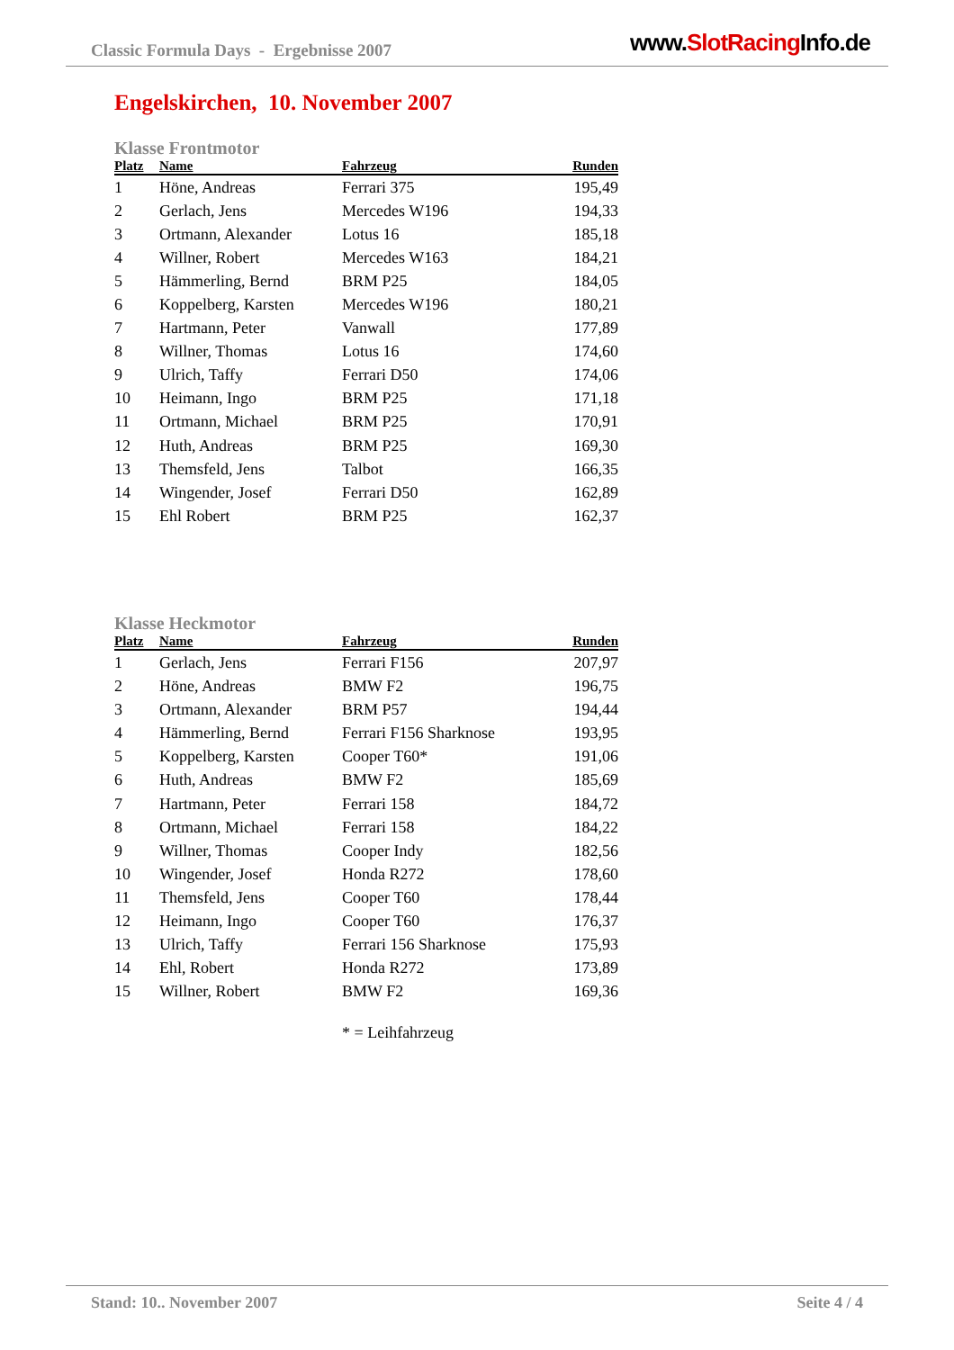Classic Formula Days - Ergebnisse 2007
www.SlotRacing Info.de
Engelskirchen, 10. November 2007
Klasse Frontmotor
| Platz | Name | Fahrzeug | Runden |
| --- | --- | --- | --- |
| 1 | Höne, Andreas | Ferrari 375 | 195,49 |
| 2 | Gerlach, Jens | Mercedes W196 | 194,33 |
| 3 | Ortmann, Alexander | Lotus 16 | 185,18 |
| 4 | Willner, Robert | Mercedes W163 | 184,21 |
| 5 | Hämmerling, Bernd | BRM P25 | 184,05 |
| 6 | Koppelberg, Karsten | Mercedes W196 | 180,21 |
| 7 | Hartmann, Peter | Vanwall | 177,89 |
| 8 | Willner, Thomas | Lotus 16 | 174,60 |
| 9 | Ulrich, Taffy | Ferrari D50 | 174,06 |
| 10 | Heimann, Ingo | BRM P25 | 171,18 |
| 11 | Ortmann, Michael | BRM P25 | 170,91 |
| 12 | Huth, Andreas | BRM P25 | 169,30 |
| 13 | Themsfeld, Jens | Talbot | 166,35 |
| 14 | Wingender, Josef | Ferrari D50 | 162,89 |
| 15 | Ehl Robert | BRM P25 | 162,37 |
Klasse Heckmotor
| Platz | Name | Fahrzeug | Runden |
| --- | --- | --- | --- |
| 1 | Gerlach, Jens | Ferrari F156 | 207,97 |
| 2 | Höne, Andreas | BMW F2 | 196,75 |
| 3 | Ortmann, Alexander | BRM P57 | 194,44 |
| 4 | Hämmerling, Bernd | Ferrari F156 Sharknose | 193,95 |
| 5 | Koppelberg, Karsten | Cooper T60* | 191,06 |
| 6 | Huth, Andreas | BMW F2 | 185,69 |
| 7 | Hartmann, Peter | Ferrari 158 | 184,72 |
| 8 | Ortmann, Michael | Ferrari 158 | 184,22 |
| 9 | Willner, Thomas | Cooper Indy | 182,56 |
| 10 | Wingender, Josef | Honda R272 | 178,60 |
| 11 | Themsfeld, Jens | Cooper T60 | 178,44 |
| 12 | Heimann, Ingo | Cooper T60 | 176,37 |
| 13 | Ulrich, Taffy | Ferrari 156 Sharknose | 175,93 |
| 14 | Ehl, Robert | Honda R272 | 173,89 |
| 15 | Willner, Robert | BMW F2 | 169,36 |
* = Leihfahrzeug
Stand: 10.. November 2007 Seite 4 / 4